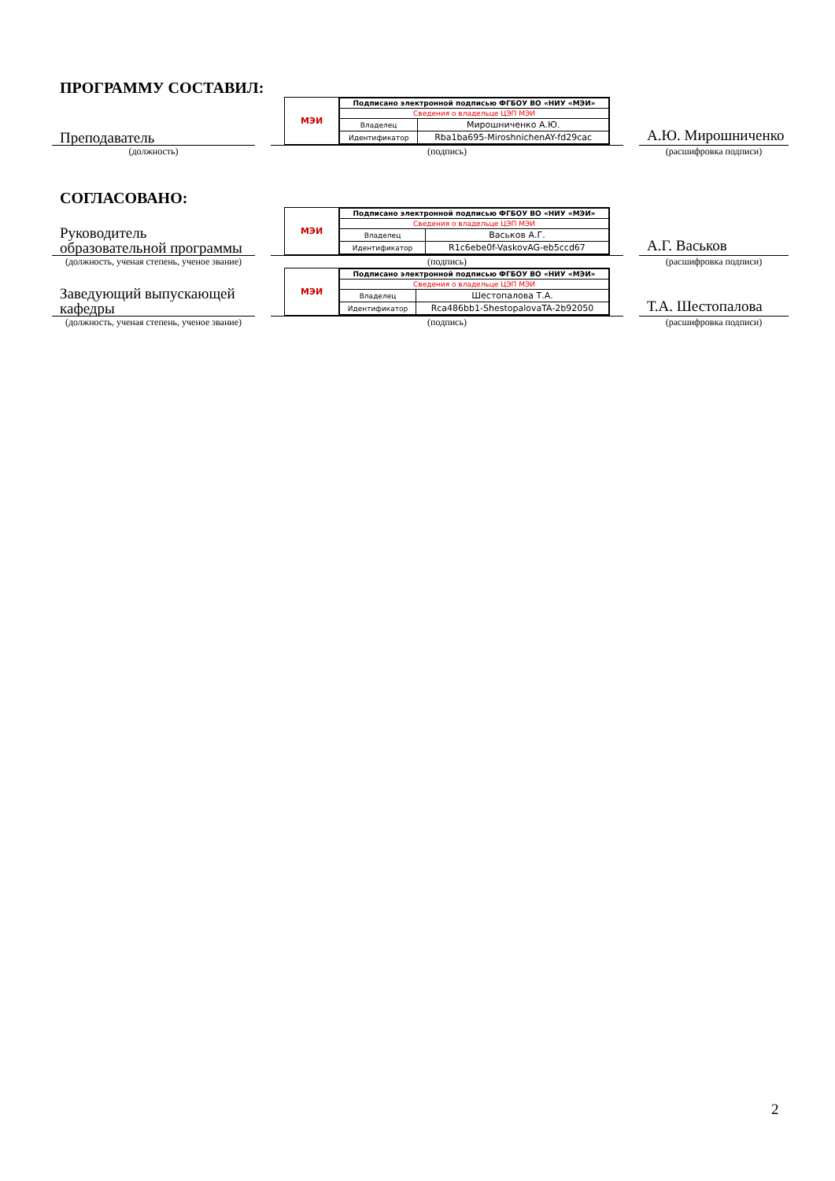ПРОГРАММУ СОСТАВИЛ:
Преподаватель
МЭИ
| Подписано электронной подписью ФГБОУ ВО «НИУ «МЭИ» | |
| Сведения о владельце ЦЭП МЭИ | |
| Владелец | Мирошниченко А.Ю. |
| Идентификатор | Rba1ba695-MiroshnichenAY-fd29cac |
А.Ю. Мирошниченко
(должность) (подпись) (расшифровка подписи)
СОГЛАСОВАНО:
Руководитель образовательной программы
МЭИ
| Подписано электронной подписью ФГБОУ ВО «НИУ «МЭИ» | |
| Сведения о владельце ЦЭП МЭИ | |
| Владелец | Васьков А.Г. |
| Идентификатор | R1c6ebe0f-VaskovAG-eb5ccd67 |
А.Г. Васьков
(должность, ученая степень, ученое звание)
(подпись) (расшифровка подписи)
Заведующий выпускающей кафедры
МЭИ
| Подписано электронной подписью ФГБОУ ВО «НИУ «МЭИ» | |
| Сведения о владельце ЦЭП МЭИ | |
| Владелец | Шестопалова Т.А. |
| Идентификатор | Rca486bb1-ShestopalovaTA-2b92050 |
Т.А. Шестопалова
(должность, ученая степень, ученое звание)
(подпись) (расшифровка подписи)
2